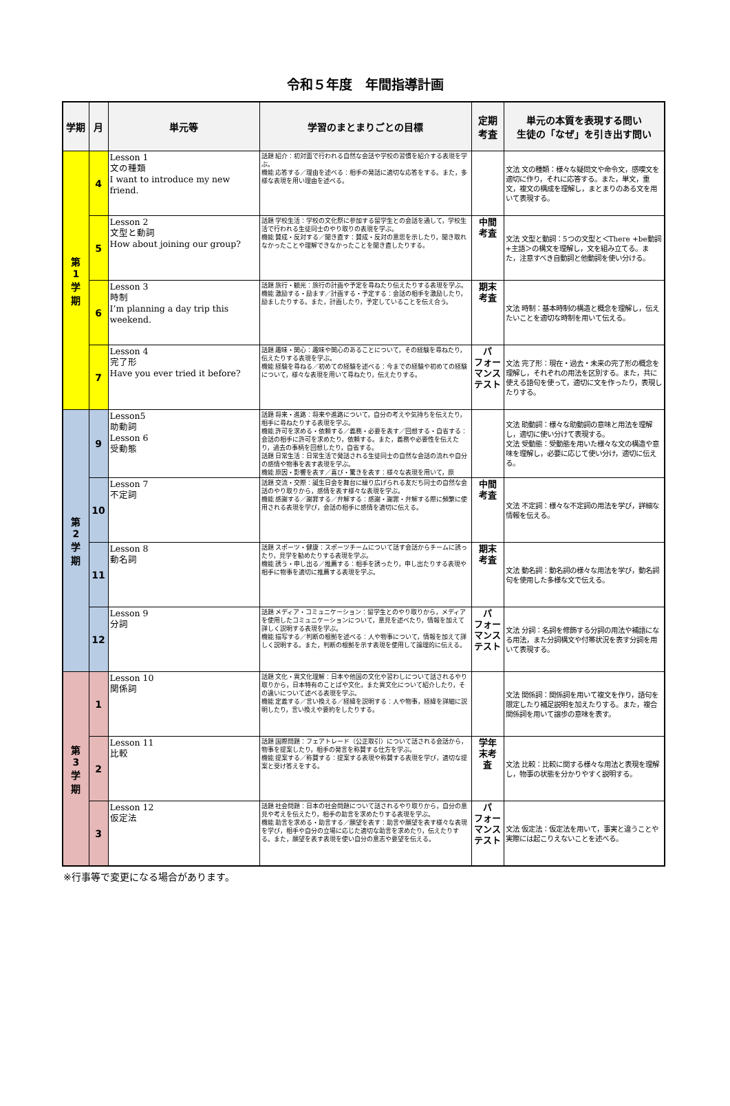令和５年度　年間指導計画
| 学期 | 月 | 単元等 | 学習のまとまりごとの目標 | 定期 考査 | 単元の本質を表現する問い 生徒の「なぜ」を引き出す問い |
| --- | --- | --- | --- | --- | --- |
| 第 1 学 期 | 4 | Lesson 1 文の種類 I want to introduce my new friend. | 話題 紹介：初対面で行われる自然な会話や学校の習慣を紹介する表現を学ぶ。 機能 応答する／理由を述べる：相手の発話に適切な応答をする。また，多様な表現を用い理由を述べる。 | | 文法 文の種類：様々な疑問文や命令文，感嘆文を適切に作り，それに応答する。また，単文，重文，複文の構成を理解し，まとまりのある文を用いて表現する。 |
| | 5 | Lesson 2 文型と動詞 How about joining our group? | 話題 学校生活：学校の文化祭に参加する留学生との会話を通して，学校生活で行われる生徒同士のやり取りの表現を学ぶ。 機能 賛成・反対する／聞き直す：賛成・反対の意思を示したり，聞き取れなかったことや理解できなかったことを聞き直したりする。 | 中間 考査 | 文法 文型と動詞：5つの文型と＜There +be動詞+主語＞の構文を理解し，文を組み立てる。また，注意すべき自動詞と他動詞を使い分ける。 |
| | 6 | Lesson 3 時制 I’m planning a day trip this weekend. | 話題 旅行・観光：旅行の計画や予定を尋ねたり伝えたりする表現を学ぶ。 機能 激励する・励ます／計画する・予定する：会話の相手を激励したり，励ましたりする。また，計画したり，予定していることを伝え合う。 | 期末 考査 | 文法 時制：基本時制の構造と概念を理解し，伝えたいことを適切な時制を用いて伝える。 |
| | 7 | Lesson 4 完了形 Have you ever tried it before? | 話題 趣味・関心：趣味や関心のあることについて，その経験を尋ねたり，伝えたりする表現を学ぶ。 機能 経験を尋ねる／初めての経験を述べる：今までの経験や初めての経験について，様々な表現を用いて尋ねたり，伝えたりする。 | パ フォー マンス テスト | 文法 完了形：現在・過去・未来の完了形の概念を理解し，それぞれの用法を区別する。また，共に使える語句を使って，適切に文を作ったり，表現したりする。 |
| 第 2 学 期 | 9 | Lesson5 助動詞 Lesson 6 受動態 | 話題 将来・進路：将来や進路について，自分の考えや気持ちを伝えたり，相手に尋ねたりする表現を学ぶ。 機能 許可を求める・依頼する／義務・必要を表す／回想する・自省する：会話の相手に許可を求めたり，依頼する。また，義務や必要性を伝えたり，過去の事柄を回想したり，自省する。 話題 日常生活：日常生活で発話される生徒同士の自然な会話の流れや自分の感情や物事を表す表現を学ぶ。 機能 原因・影響を表す／喜び・驚きを表す：様々な表現を用いて，原 | | 文法 助動詞：様々な助動詞の意味と用法を理解し，適切に使い分けて表現する。 文法 受動態：受動態を用いた様々な文の構造や意味を理解し，必要に応じて使い分け，適切に伝える。 |
| | 10 | Lesson 7 不定詞 | 話題 交流・交際：誕生日会を舞台に繰り広げられる友だち同士の自然な会話のやり取りから，感情を表す様々な表現を学ぶ。 機能 感謝する／謝罪する／弁解する：感謝・謝罪・弁解する際に頻繁に使用される表現を学び，会話の相手に感情を適切に伝える。 | 中間 考査 | 文法 不定詞：様々な不定詞の用法を学び，詳細な情報を伝える。 |
| | 11 | Lesson 8 動名詞 | 話題 スポーツ・健康：スポーツチームについて話す会話からチームに誘ったり，見学を勧めたりする表現を学ぶ。 機能 誘う・申し出る／推薦する：相手を誘ったり，申し出たりする表現や相手に物事を適切に推薦する表現を学ぶ。 | 期末 考査 | 文法 動名詞：動名詞の様々な用法を学び，動名詞句を使用した多様な文で伝える。 |
| | 12 | Lesson 9 分詞 | 話題 メディア・コミュニケーション：留学生とのやり取りから，メディアを使用したコミュニケーションについて，意見を述べたり，情報を加えて詳しく説明する表現を学ぶ。 機能 描写する／判断の根拠を述べる：人や物事について，情報を加えて詳しく説明する。また，判断の根拠を示す表現を使用して論理的に伝える。 | パ フォー マンス テスト | 文法 分詞：名詞を修飾する分詞の用法や補語になる用法，また分詞構文や付帯状況を表す分詞を用いて表現する。 |
| 第 3 学 期 | 1 | Lesson 10 関係詞 | 話題 文化・異文化理解：日本や他国の文化や習わしについて話されるやり取りから，日本特有のことばや文化，また異文化について紹介したり，その違いについて述べる表現を学ぶ。 機能 定義する／言い換える／経緯を説明する：人や物事，経緯を詳細に説明したり，言い換えや要約をしたりする。 | | 文法 関係詞：関係詞を用いて複文を作り，語句を限定したり補足説明を加えたりする。また，複合関係詞を用いて譲歩の意味を表す。 |
| | 2 | Lesson 11 比較 | 話題 国際問題：フェアトレード（公正取引）について話される会話から，物事を提案したり，相手の発言を称賛する仕方を学ぶ。 機能 提案する／称賛する：提案する表現や称賛する表現を学び，適切な提案と受け答えをする。 | 学年 末考 査 | 文法 比較：比較に関する様々な用法と表現を理解し，物事の状態を分かりやすく説明する。 |
| | 3 | Lesson 12 仮定法 | 話題 社会問題：日本の社会問題について話されるやり取りから，自分の意見や考えを伝えたり，相手の助言を求めたりする表現を学ぶ。 機能 助言を求める・助言する／願望を表す：助言や願望を表す様々な表現を学び，相手や自分の立場に応じた適切な助言を求めたり，伝えたりする。また，願望を表す表現を使い自分の意志や要望を伝える。 | パ フォー マンス テスト | 文法 仮定法：仮定法を用いて，事実と違うことや実際には起こりえないことを述べる。 |
※行事等で変更になる場合があります。